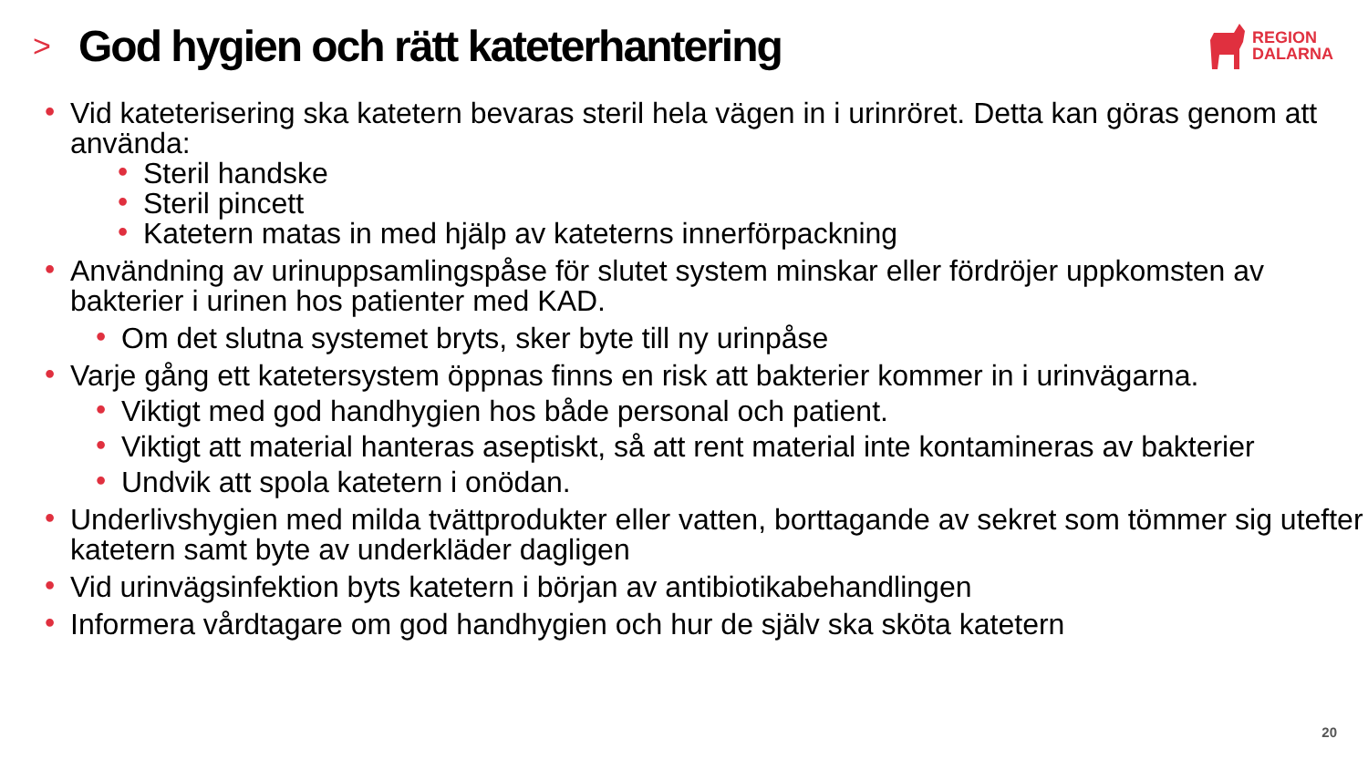>
God hygien och rätt kateterhantering
REGION
DALARNA
Vid kateterisering ska katetern bevaras steril hela vägen in i urinröret. Detta kan göras genom att använda:
Steril handske
Steril pincett
Katetern matas in med hjälp av kateterns innerförpackning
Användning av urinuppsamlingspåse för slutet system minskar eller fördröjer uppkomsten av bakterier i urinen hos patienter med KAD.
Om det slutna systemet bryts, sker byte till ny urinpåse
Varje gång ett katetersystem öppnas finns en risk att bakterier kommer in i urinvägarna.
Viktigt med god handhygien hos både personal och patient.
Viktigt att material hanteras aseptiskt, så att rent material inte kontamineras av bakterier
Undvik att spola katetern i onödan.
Underlivshygien med milda tvättprodukter eller vatten, borttagande av sekret som tömmer sig utefter katetern samt byte av underkläder dagligen
Vid urinvägsinfektion byts katetern i början av antibiotikabehandlingen
Informera vårdtagare om god handhygien och hur de själv ska sköta katetern
20